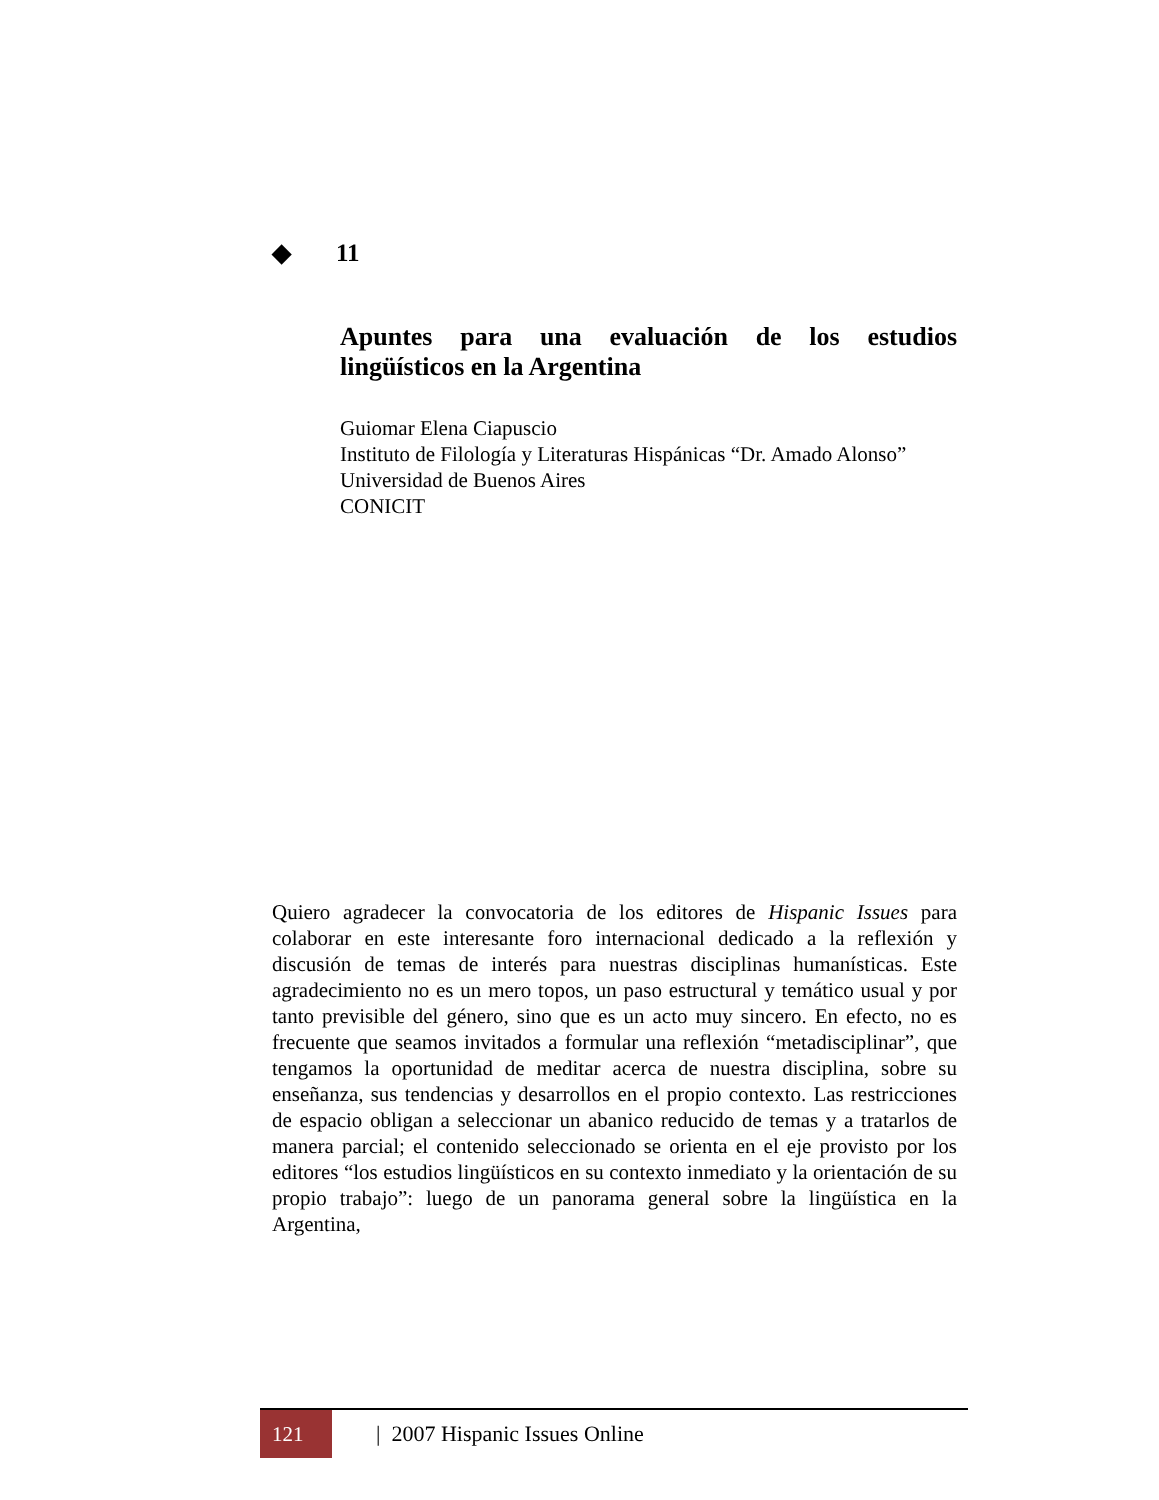◆ 11
Apuntes para una evaluación de los estudios lingüísticos en la Argentina
Guiomar Elena Ciapuscio
Instituto de Filología y Literaturas Hispánicas “Dr. Amado Alonso”
Universidad de Buenos Aires
CONICIT
Quiero agradecer la convocatoria de los editores de Hispanic Issues para colaborar en este interesante foro internacional dedicado a la reflexión y discusión de temas de interés para nuestras disciplinas humanísticas. Este agradecimiento no es un mero topos, un paso estructural y temático usual y por tanto previsible del género, sino que es un acto muy sincero. En efecto, no es frecuente que seamos invitados a formular una reflexión “metadisciplinar”, que tengamos la oportunidad de meditar acerca de nuestra disciplina, sobre su enseñanza, sus tendencias y desarrollos en el propio contexto. Las restricciones de espacio obligan a seleccionar un abanico reducido de temas y a tratarlos de manera parcial; el contenido seleccionado se orienta en el eje provisto por los editores “los estudios lingüísticos en su contexto inmediato y la orientación de su propio trabajo”: luego de un panorama general sobre la lingüística en la Argentina,
121
| 2007 Hispanic Issues Online